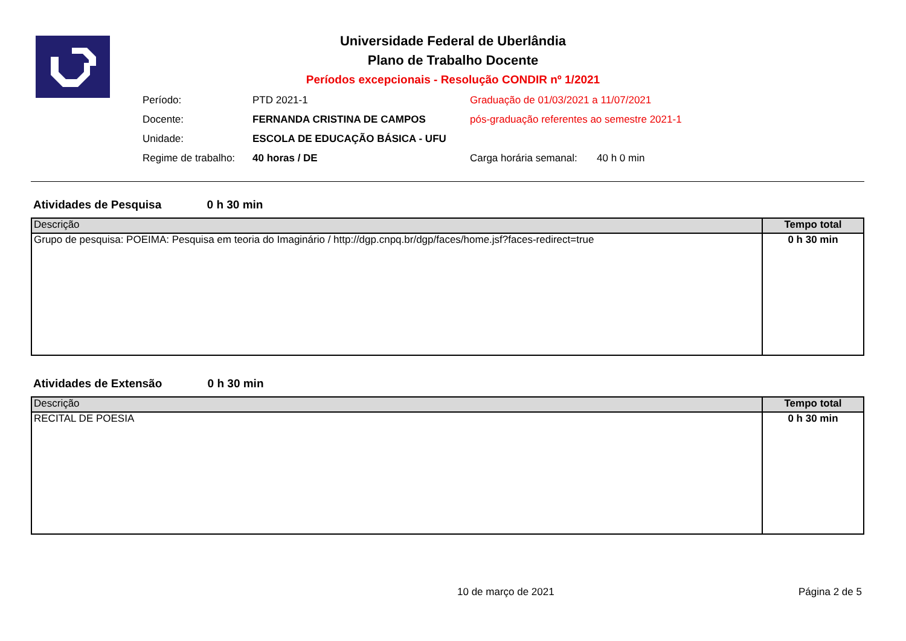Universidade Federal de Uberlândia
Plano de Trabalho Docente
Períodos excepcionais - Resolução CONDIR nº 1/2021
Período: PTD 2021-1 Graduação de 01/03/2021 a 11/07/2021
Docente: FERNANDA CRISTINA DE CAMPOS pós-graduação referentes ao semestre 2021-1
Unidade: ESCOLA DE EDUCAÇÃO BÁSICA - UFU
Regime de trabalho: 40 horas / DE Carga horária semanal: 40 h 0 min
Atividades de Pesquisa 0 h 30 min
| Descrição | Tempo total |
| --- | --- |
| Grupo de pesquisa: POEIMA: Pesquisa em teoria do Imaginário / http://dgp.cnpq.br/dgp/faces/home.jsf?faces-redirect=true | 0 h 30 min |
Atividades de Extensão 0 h 30 min
| Descrição | Tempo total |
| --- | --- |
| RECITAL DE POESIA | 0 h 30 min |
10 de março de 2021 Página 2 de 5